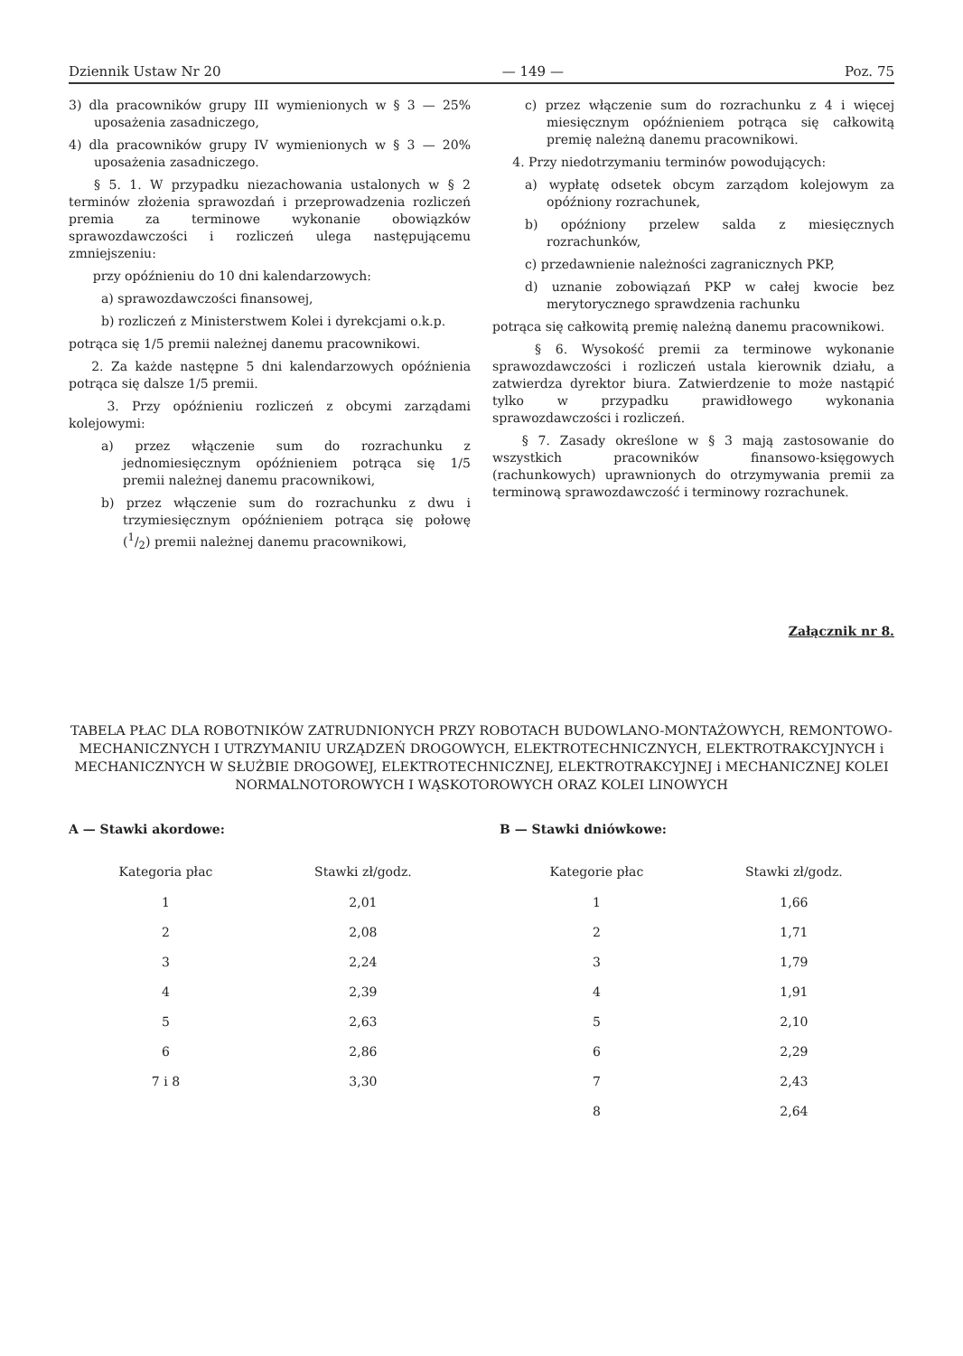Dziennik Ustaw Nr 20 — 149 — Poz. 75
3) dla pracowników grupy III wymienionych w § 3 — 25% uposażenia zasadniczego,
4) dla pracowników grupy IV wymienionych w § 3 — 20% uposażenia zasadniczego.
§ 5. 1. W przypadku niezachowania ustalonych w § 2 terminów złożenia sprawozdań i przeprowadzenia rozliczeń premia za terminowe wykonanie obowiązków sprawozdawczości i rozliczeń ulega następującemu zmniejszeniu:
przy opóźnieniu do 10 dni kalendarzowych:
a) sprawozdawczości finansowej,
b) rozliczeń z Ministerstwem Kolei i dyrekcjami o.k.p.
potrąca się 1/5 premii należnej danemu pracownikowi.
2. Za każde następne 5 dni kalendarzowych opóźnienia potrąca się dalsze 1/5 premii.
3. Przy opóźnieniu rozliczeń z obcymi zarządami kolejowymi:
a) przez włączenie sum do rozrachunku z jednomiesięcznym opóźnieniem potrąca się 1/5 premii należnej danemu pracownikowi,
b) przez włączenie sum do rozrachunku z dwu i trzymiesięcznym opóźnieniem potrąca się połowę (1/2) premii należnej danemu pracownikowi,
c) przez włączenie sum do rozrachunku z 4 i więcej miesięcznym opóźnieniem potrąca się całkowitą premię należną danemu pracownikowi.
4. Przy niedotrzymaniu terminów powodujących:
a) wypłatę odsetek obcym zarządom kolejowym za opóźniony rozrachunek,
b) opóźniony przelew salda z miesięcznych rozrachunków,
c) przedawnienie należności zagranicznych PKP,
d) uznanie zobowiązań PKP w całej kwocie bez merytorycznego sprawdzenia rachunku
potrąca się całkowitą premię należną danemu pracownikowi.
§ 6. Wysokość premii za terminowe wykonanie sprawozdawczości i rozliczeń ustala kierownik działu, a zatwierdza dyrektor biura. Zatwierdzenie to może nastąpić tylko w przypadku prawidłowego wykonania sprawozdawczości i rozliczeń.
§ 7. Zasady określone w § 3 mają zastosowanie do wszystkich pracowników finansowo-księgowych (rachunkowych) uprawnionych do otrzymywania premii za terminową sprawozdawczość i terminowy rozrachunek.
Załącznik nr 8.
TABELA PŁAC DLA ROBOTNIKÓW ZATRUDNIONYCH PRZY ROBOTACH BUDOWLANO-MONTAŻOWYCH, REMONTOWO-MECHANICZNYCH I UTRZYMANIU URZĄDZEŃ DROGOWYCH, ELEKTROTECHNICZNYCH, ELEKTROTRAKCYJNYCH i MECHANICZNYCH W SŁUŻBIE DROGOWEJ, ELEKTROTECHNICZNEJ, ELEKTROTRAKCYJNEJ i MECHANICZNEJ KOLEI NORMALNOTOROWYCH I WĄSKOTOROWYCH ORAZ KOLEI LINOWYCH
A — Stawki akordowe:
| Kategoria płac | Stawki zł/godz. |
| --- | --- |
| 1 | 2,01 |
| 2 | 2,08 |
| 3 | 2,24 |
| 4 | 2,39 |
| 5 | 2,63 |
| 6 | 2,86 |
| 7 i 8 | 3,30 |
B — Stawki dniówkowe:
| Kategorie płac | Stawki zł/godz. |
| --- | --- |
| 1 | 1,66 |
| 2 | 1,71 |
| 3 | 1,79 |
| 4 | 1,91 |
| 5 | 2,10 |
| 6 | 2,29 |
| 7 | 2,43 |
| 8 | 2,64 |